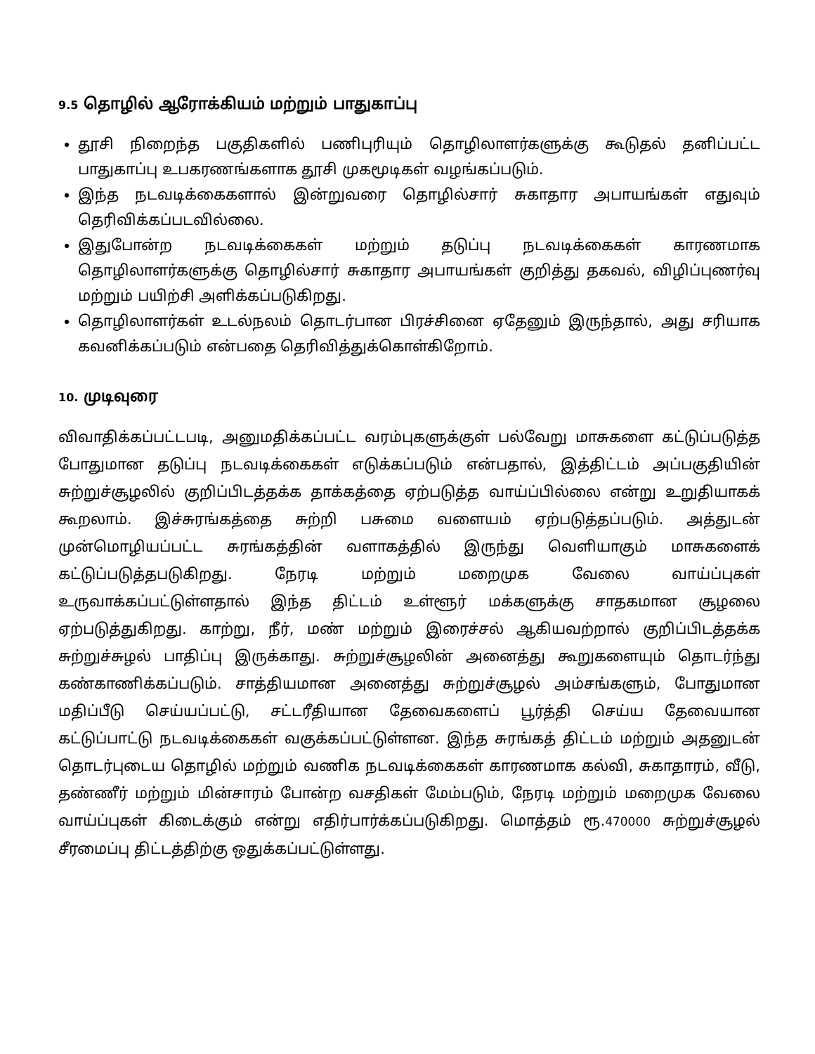9.5 தொழில் ஆரோக்கியம் மற்றும் பாதுகாப்பு
தூசி நிறைந்த பகுதிகளில் பணிபுரியும் தொழிலாளர்களுக்கு கூடுதல் தனிப்பட்ட பாதுகாப்பு உபகரணங்களாக தூசி முகமூடிகள் வழங்கப்படும்.
இந்த நடவடிக்கைகளால் இன்றுவரை தொழில்சார் சுகாதார அபாயங்கள் எதுவும் தெரிவிக்கப்படவில்லை.
இதுபோன்ற நடவடிக்கைகள் மற்றும் தடுப்பு நடவடிக்கைகள் காரணமாக தொழிலாளர்களுக்கு தொழில்சார் சுகாதார அபாயங்கள் குறித்து தகவல், விழிப்புணர்வு மற்றும் பயிற்சி அளிக்கப்படுகிறது.
தொழிலாளர்கள் உடல்நலம் தொடர்பான பிரச்சினை ஏதேனும் இருந்தால், அது சரியாக கவனிக்கப்படும் என்பதை தெரிவித்துக்கொள்கிறோம்.
10. முடிவுரை
விவாதிக்கப்பட்டபடி, அனுமதிக்கப்பட்ட வரம்புகளுக்குள் பல்வேறு மாசுகளை கட்டுப்படுத்த போதுமான தடுப்பு நடவடிக்கைகள் எடுக்கப்படும் என்பதால், இத்திட்டம் அப்பகுதியின் சுற்றுச்சூழலில் குறிப்பிடத்தக்க தாக்கத்தை ஏற்படுத்த வாய்ப்பில்லை என்று உறுதியாகக் கூறலாம். இச்சுரங்கத்தை சுற்றி பசுமை வளையம் ஏற்படுத்தப்படும். அத்துடன் முன்மொழியப்பட்ட சுரங்கத்தின் வளாகத்தில் இருந்து வெளியாகும் மாசுகளைக் கட்டுப்படுத்தபடுகிறது. நேரடி மற்றும் மறைமுக வேலை வாய்ப்புகள் உருவாக்கப்பட்டுள்ளதால் இந்த திட்டம் உள்ளூர் மக்களுக்கு சாதகமான சூழலை ஏற்படுத்துகிறது. காற்று, நீர், மண் மற்றும் இரைச்சல் ஆகியவற்றால் குறிப்பிடத்தக்க சுற்றுச்சுழல் பாதிப்பு இருக்காது. சுற்றுச்சூழலின் அனைத்து கூறுகளையும் தொடர்ந்து கண்காணிக்கப்படும். சாத்தியமான அனைத்து சுற்றுச்சூழல் அம்சங்களும், போதுமான மதிப்பீடு செய்யப்பட்டு, சட்டரீதியான தேவைகளைப் பூர்த்தி செய்ய தேவையான கட்டுப்பாட்டு நடவடிக்கைகள் வகுக்கப்பட்டுள்ளன. இந்த சுரங்கத் திட்டம் மற்றும் அதனுடன் தொடர்புடைய தொழில் மற்றும் வணிக நடவடிக்கைகள் காரணமாக கல்வி, சுகாதாரம், வீடு, தண்ணீர் மற்றும் மின்சாரம் போன்ற வசதிகள் மேம்படும், நேரடி மற்றும் மறைமுக வேலை வாய்ப்புகள் கிடைக்கும் என்று எதிர்பார்க்கப்படுகிறது. மொத்தம் ரூ.470000 சுற்றுச்சூழல் சீரமைப்பு திட்டத்திற்கு ஒதுக்கப்பட்டுள்ளது.